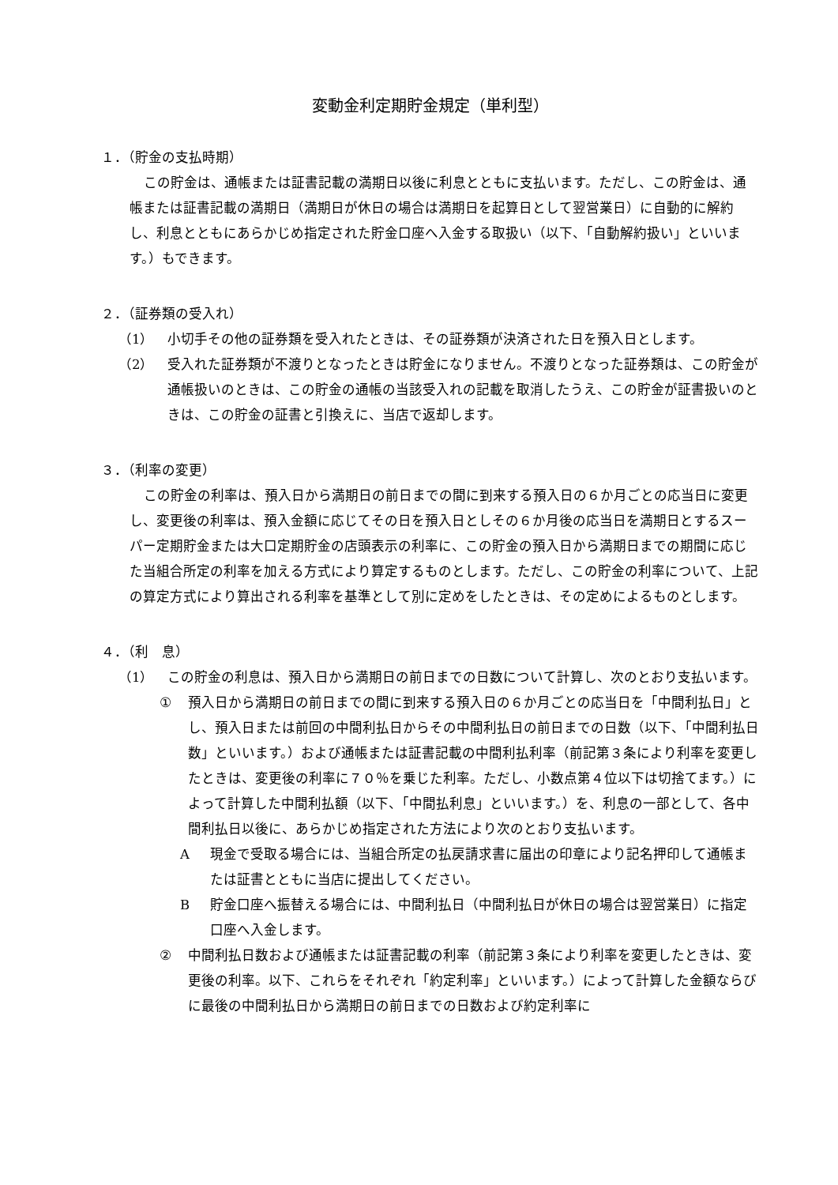変動金利定期貯金規定（単利型）
１．（貯金の支払時期）
この貯金は、通帳または証書記載の満期日以後に利息とともに支払います。ただし、この貯金は、通帳または証書記載の満期日（満期日が休日の場合は満期日を起算日として翌営業日）に自動的に解約し、利息とともにあらかじめ指定された貯金口座へ入金する取扱い（以下、「自動解約扱い」といいます。）もできます。
２．（証券類の受入れ）
（1） 小切手その他の証券類を受入れたときは、その証券類が決済された日を預入日とします。
（2） 受入れた証券類が不渡りとなったときは貯金になりません。不渡りとなった証券類は、この貯金が通帳扱いのときは、この貯金の通帳の当該受入れの記載を取消したうえ、この貯金が証書扱いのときは、この貯金の証書と引換えに、当店で返却します。
３．（利率の変更）
この貯金の利率は、預入日から満期日の前日までの間に到来する預入日の６か月ごとの応当日に変更し、変更後の利率は、預入金額に応じてその日を預入日としその６か月後の応当日を満期日とするスーパー定期貯金または大口定期貯金の店頭表示の利率に、この貯金の預入日から満期日までの期間に応じた当組合所定の利率を加える方式により算定するものとします。ただし、この貯金の利率について、上記の算定方式により算出される利率を基準として別に定めをしたときは、その定めによるものとします。
４．（利　息）
（1） この貯金の利息は、預入日から満期日の前日までの日数について計算し、次のとおり支払います。
① 預入日から満期日の前日までの間に到来する預入日の６か月ごとの応当日を「中間利払日」とし、預入日または前回の中間利払日からその中間利払日の前日までの日数（以下、「中間利払日数」といいます。）および通帳または証書記載の中間利払利率（前記第３条により利率を変更したときは、変更後の利率に７０％を乗じた利率。ただし、小数点第４位以下は切捨てます。）によって計算した中間利払額（以下、「中間払利息」といいます。）を、利息の一部として、各中間利払日以後に、あらかじめ指定された方法により次のとおり支払います。
A現金で受取る場合には、当組合所定の払戻請求書に届出の印章により記名押印して通帳または証書とともに当店に提出してください。
B貯金口座へ振替える場合には、中間利払日（中間利払日が休日の場合は翌営業日）に指定口座へ入金します。
② 中間利払日数および通帳または証書記載の利率（前記第３条により利率を変更したときは、変更後の利率。以下、これらをそれぞれ「約定利率」といいます。）によって計算した金額ならびに最後の中間利払日から満期日の前日までの日数および約定利率に